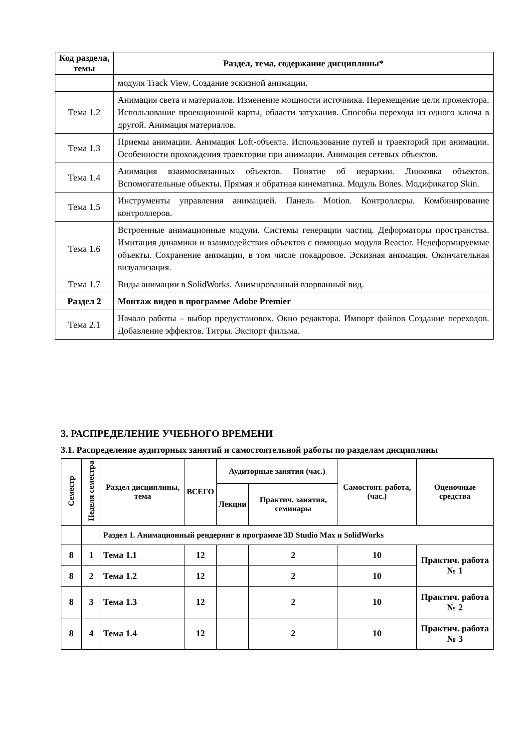| Код раздела, темы | Раздел, тема, содержание дисциплины* |
| --- | --- |
| | модуля Track View. Создание эскизной анимации. |
| Тема 1.2 | Анимация света и материалов. Изменение мощности источника. Перемещение цели прожектора. Использование проекционной карты, области затухания. Способы перехода из одного ключа в другой. Анимация материалов. |
| Тема 1.3 | Приемы анимации. Анимация Loft-объекта. Использование путей и траекторий при анимации. Особенности прохождения траектории при анимации. Анимация сетевых объектов. |
| Тема 1.4 | Анимация взаимосвязанных объектов. Понятие об иерархии. Линковка объектов. Вспомогательные объекты. Прямая и обратная кинематика. Модуль Bones. Модификатор Skin. |
| Тема 1.5 | Инструменты управления анимацией. Панель Motion. Контроллеры. Комбинирование контроллеров. |
| Тема 1.6 | Встроенные анимационные модули. Системы генерации частиц. Деформаторы пространства. Имитация динамики и взаимодействия объектов с помощью модуля Reactor. Недеформируемые объекты. Сохранение анимации, в том числе покадровое. Эскизная анимация. Окончательная визуализация. |
| Тема 1.7 | Виды анимации в SolidWorks. Анимированный взорванный вид. |
| Раздел 2 | Монтаж видео в программе Adobe Premier |
| Тема 2.1 | Начало работы – выбор предустановок. Окно редактора. Импорт файлов Создание переходов. Добавление эффектов. Титры. Экспорт фильма. |
3. РАСПРЕДЕЛЕНИЕ УЧЕБНОГО ВРЕМЕНИ
3.1. Распределение аудиторных занятий и самостоятельной работы по разделам дисциплины
| Семестр | Неделя семестра | Раздел дисциплины, тема | ВСЕГО | Аудиторные занятия (час.) | | Самостоят. работа, (час.) | Оценочные средства |
| --- | --- | --- | --- | --- | --- | --- | --- |
| | | | | Лекции | Практич. занятия, семинары | | |
| | | Раздел 1. Анимационный рендеринг в программе 3D Studio Max и SolidWorks | | | | | |
| 8 | 1 | Тема 1.1 | 12 | | 2 | 10 | Практич. работа № 1 |
| 8 | 2 | Тема 1.2 | 12 | | 2 | 10 | |
| 8 | 3 | Тема 1.3 | 12 | | 2 | 10 | Практич. работа № 2 |
| 8 | 4 | Тема 1.4 | 12 | | 2 | 10 | Практич. работа № 3 |